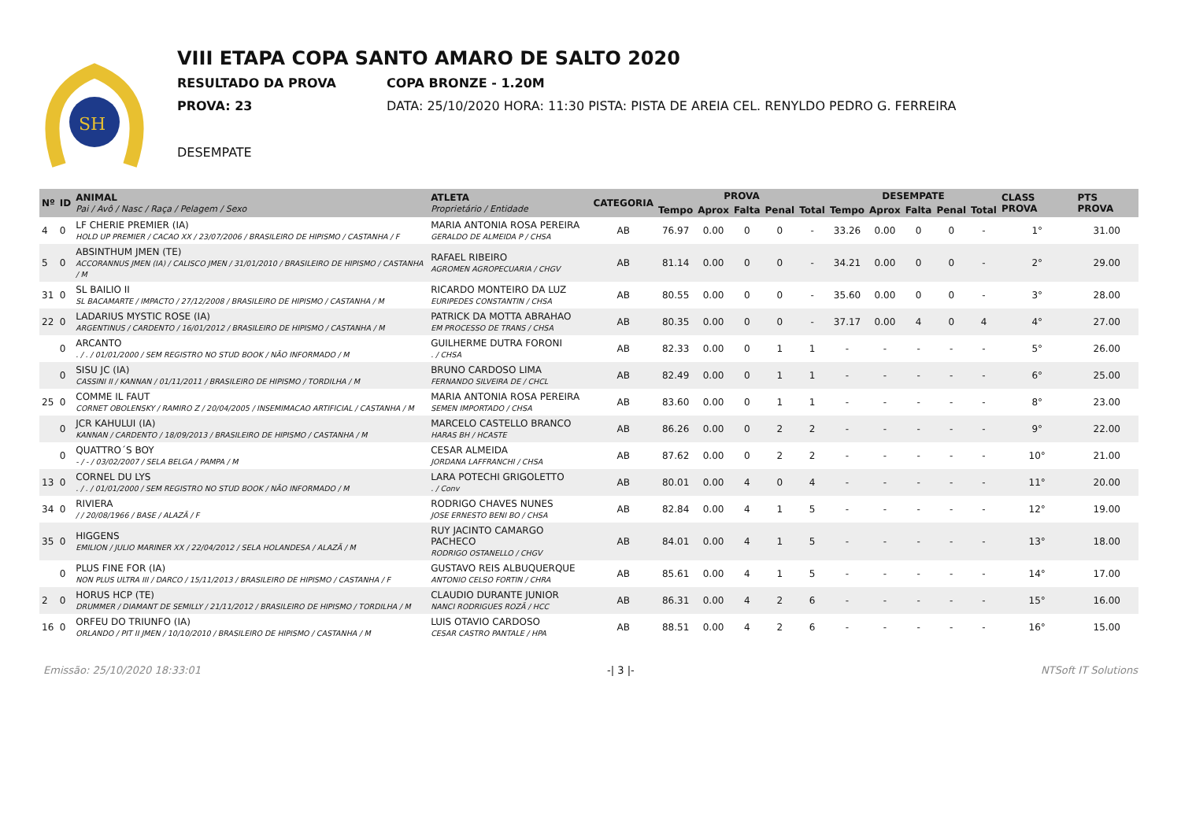SH
VIII ETAPA COPA SANTO AMARO DE SALTO 2020
RESULTADO DA PROVA COPA BRONZE - 1.20M
PROVA: 23 DATA: 25/10/2020 HORA: 11:30 PISTA: PISTA DE AREIA CEL. RENYLDO PEDRO G. FERREIRA
DESEMPATE
| Nº | ID | ANIMAL Pai / Avô / Nasc / Raça / Pelagem / Sexo | ATLETA Proprietário / Entidade | CATEGORIA | PROVA | | | | | DESEMPATE | | | | | CLASS PROVA | PTS PROVA |
| --- | --- | --- | --- | --- | --- | --- | --- | --- | --- | --- | --- | --- | --- | --- | --- | --- |
| | | | | | Tempo | Aprox | Falta | Penal | Total | Tempo | Aprox | Falta | Penal | Total | | |
| 4 | 0 | LF CHERIE PREMIER (IA) HOLD UP PREMIER / CACAO XX / 23/07/2006 / BRASILEIRO DE HIPISMO / CASTANHA / F | MARIA ANTONIA ROSA PEREIRA GERALDO DE ALMEIDA P / CHSA | AB | 76.97 | 0.00 | 0 | 0 | - | 33.26 | 0.00 | 0 | 0 | - | 1° | 31.00 |
| 5 | 0 | ABSINTHUM JMEN (TE) ACCORANNUS JMEN (IA) / CALISCO JMEN / 31/01/2010 / BRASILEIRO DE HIPISMO / CASTANHA / M | RAFAEL RIBEIRO AGROMEN AGROPECUARIA / CHGV | AB | 81.14 | 0.00 | 0 | 0 | - | 34.21 | 0.00 | 0 | 0 | - | 2° | 29.00 |
| 31 | 0 | SL BAILIO II SL BACAMARTE / IMPACTO / 27/12/2008 / BRASILEIRO DE HIPISMO / CASTANHA / M | RICARDO MONTEIRO DA LUZ EURIPEDES CONSTANTIN / CHSA | AB | 80.55 | 0.00 | 0 | 0 | - | 35.60 | 0.00 | 0 | 0 | - | 3° | 28.00 |
| 22 | 0 | LADARIUS MYSTIC ROSE (IA) ARGENTINUS / CARDENTO / 16/01/2012 / BRASILEIRO DE HIPISMO / CASTANHA / M | PATRICK DA MOTTA ABRAHAO EM PROCESSO DE TRANS / CHSA | AB | 80.35 | 0.00 | 0 | 0 | - | 37.17 | 0.00 | 4 | 0 | 4 | 4° | 27.00 |
| | 0 | ARCANTO . / . / 01/01/2000 / SEM REGISTRO NO STUD BOOK / NÃO INFORMADO / M | GUILHERME DUTRA FORONI . / CHSA | AB | 82.33 | 0.00 | 0 | 1 | 1 | - | - | - | - | - | 5° | 26.00 |
| | 0 | SISU JC (IA) CASSINI II / KANNAN / 01/11/2011 / BRASILEIRO DE HIPISMO / TORDILHA / M | BRUNO CARDOSO LIMA FERNANDO SILVEIRA DE / CHCL | AB | 82.49 | 0.00 | 0 | 1 | 1 | - | - | - | - | - | 6° | 25.00 |
| 25 | 0 | COMME IL FAUT CORNET OBOLENSKY / RAMIRO Z / 20/04/2005 / INSEMIMACAO ARTIFICIAL / CASTANHA / M | MARIA ANTONIA ROSA PEREIRA SEMEN IMPORTADO / CHSA | AB | 83.60 | 0.00 | 0 | 1 | 1 | - | - | - | - | - | 8° | 23.00 |
| | 0 | JCR KAHULUI (IA) KANNAN / CARDENTO / 18/09/2013 / BRASILEIRO DE HIPISMO / CASTANHA / M | MARCELO CASTELLO BRANCO HARAS BH / HCASTE | AB | 86.26 | 0.00 | 0 | 2 | 2 | - | - | - | - | - | 9° | 22.00 |
| | 0 | QUATTRO´S BOY - / - / 03/02/2007 / SELA BELGA / PAMPA / M | CESAR ALMEIDA JORDANA LAFFRANCHI / CHSA | AB | 87.62 | 0.00 | 0 | 2 | 2 | - | - | - | - | - | 10° | 21.00 |
| 13 | 0 | CORNEL DU LYS . / . / 01/01/2000 / SEM REGISTRO NO STUD BOOK / NÃO INFORMADO / M | LARA POTECHI GRIGOLETTO . / Conv | AB | 80.01 | 0.00 | 4 | 0 | 4 | - | - | - | - | - | 11° | 20.00 |
| 34 | 0 | RIVIERA / / 20/08/1966 / BASE / ALAZÃ / F | RODRIGO CHAVES NUNES JOSE ERNESTO BENI BO / CHSA | AB | 82.84 | 0.00 | 4 | 1 | 5 | - | - | - | - | - | 12° | 19.00 |
| 35 | 0 | HIGGENS EMILION / JULIO MARINER XX / 22/04/2012 / SELA HOLANDESA / ALAZÃ / M | RUY JACINTO CAMARGO PACHECO RODRIGO OSTANELLO / CHGV | AB | 84.01 | 0.00 | 4 | 1 | 5 | - | - | - | - | - | 13° | 18.00 |
| | 0 | PLUS FINE FOR (IA) NON PLUS ULTRA III / DARCO / 15/11/2013 / BRASILEIRO DE HIPISMO / CASTANHA / F | GUSTAVO REIS ALBUQUERQUE ANTONIO CELSO FORTIN / CHRA | AB | 85.61 | 0.00 | 4 | 1 | 5 | - | - | - | - | - | 14° | 17.00 |
| 2 | 0 | HORUS HCP (TE) DRUMMER / DIAMANT DE SEMILLY / 21/11/2012 / BRASILEIRO DE HIPISMO / TORDILHA / M | CLAUDIO DURANTE JUNIOR NANCI RODRIGUES ROZÃ / HCC | AB | 86.31 | 0.00 | 4 | 2 | 6 | - | - | - | - | - | 15° | 16.00 |
| 16 | 0 | ORFEU DO TRIUNFO (IA) ORLANDO / PIT II JMEN / 10/10/2010 / BRASILEIRO DE HIPISMO / CASTANHA / M | LUIS OTAVIO CARDOSO CESAR CASTRO PANTALE / HPA | AB | 88.51 | 0.00 | 4 | 2 | 6 | - | - | - | - | - | 16° | 15.00 |
Emissão: 25/10/2020 18:33:01 -| 3 |- NTSoft IT Solutions